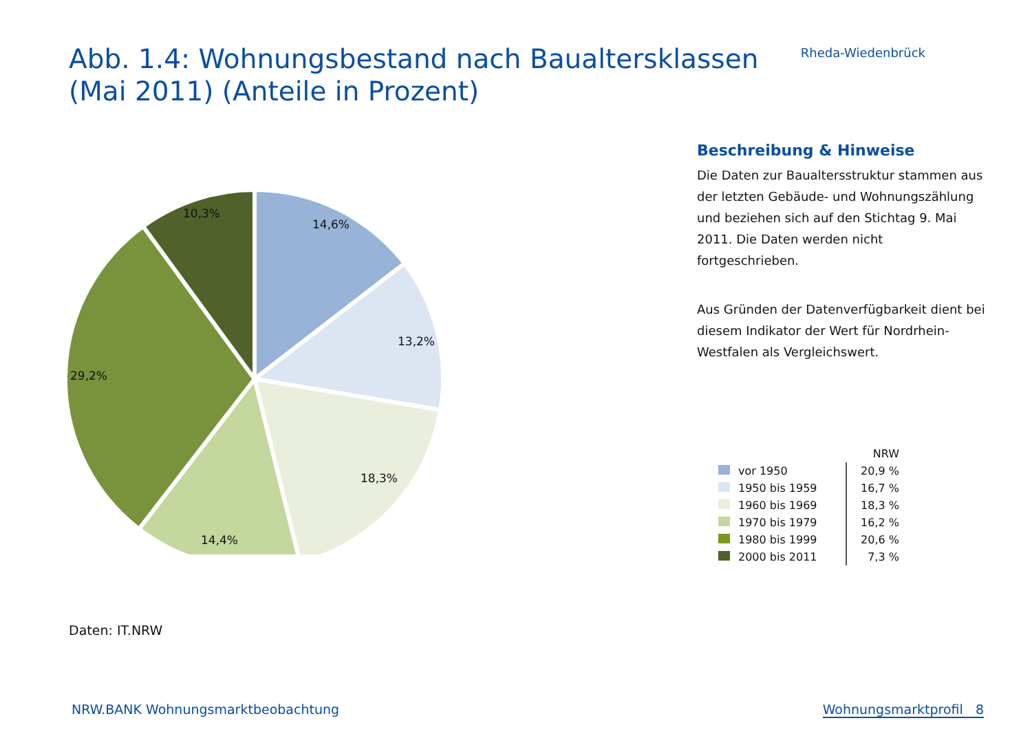Abb. 1.4: Wohnungsbestand nach Baualtersklassen
(Mai 2011) (Anteile in Prozent)
Rheda-Wiedenbrück
10,3%
14,6%
13,2%
29,2%
18,3%
14,4%
Beschreibung & Hinweise
Die Daten zur Baualtersstruktur stammen aus der letzten Gebäude- und Wohnungszählung und beziehen sich auf den Stichtag 9. Mai 2011. Die Daten werden nicht fortgeschrieben.
Aus Gründen der Datenverfügbarkeit dient bei diesem Indikator der Wert für Nordrhein-Westfalen als Vergleichswert.
| | | NRW |
| --- | --- | --- |
| | vor 1950 | 20,9 % |
| | 1950 bis 1959 | 16,7 % |
| | 1960 bis 1969 | 18,3 % |
| | 1970 bis 1979 | 16,2 % |
| | 1980 bis 1999 | 20,6 % |
| | 2000 bis 2011 | 7,3 % |
Daten: IT.NRW
NRW.BANK Wohnungsmarktbeobachtung Wohnungsmarktprofil 8